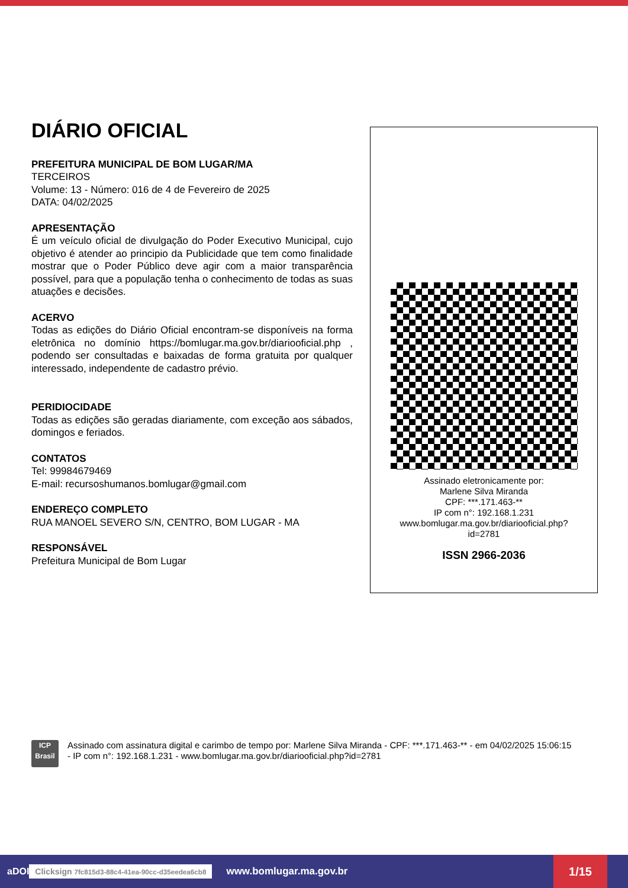DIÁRIO OFICIAL
PREFEITURA MUNICIPAL DE BOM LUGAR/MA
TERCEIROS
Volume: 13 - Número: 016 de 4 de Fevereiro de 2025
DATA: 04/02/2025
APRESENTAÇÃO
É um veículo oficial de divulgação do Poder Executivo Municipal, cujo objetivo é atender ao principio da Publicidade que tem como finalidade mostrar que o Poder Público deve agir com a maior transparência possível, para que a população tenha o conhecimento de todas as suas atuações e decisões.
ACERVO
Todas as edições do Diário Oficial encontram-se disponíveis na forma eletrônica no domínio https://bomlugar.ma.gov.br/diariooficial.php , podendo ser consultadas e baixadas de forma gratuita por qualquer interessado, independente de cadastro prévio.
PERIDIOCIDADE
Todas as edições são geradas diariamente, com exceção aos sábados, domingos e feriados.
CONTATOS
Tel: 99984679469
E-mail: recursoshumanos.bomlugar@gmail.com
ENDEREÇO COMPLETO
RUA MANOEL SEVERO S/N, CENTRO, BOM LUGAR - MA
RESPONSÁVEL
Prefeitura Municipal de Bom Lugar
Assinado eletronicamente por:
Marlene Silva Miranda
CPF: ***.171.463-**
IP com n°: 192.168.1.231
www.bomlugar.ma.gov.br/diariooficial.php?
id=2781
ISSN 2966-2036
ICP
Brasil
Assinado com assinatura digital e carimbo de tempo por: Marlene Silva Miranda - CPF: ***.171.463-** - em 04/02/2025 15:06:15 - IP com n°: 192.168.1.231 - www.bomlugar.ma.gov.br/diariooficial.php?id=2781
aDOI Clicksign 7fc815d3-88c4-41ea-90cc-d35eedea6cb8 www.bomlugar.ma.gov.br 1/15